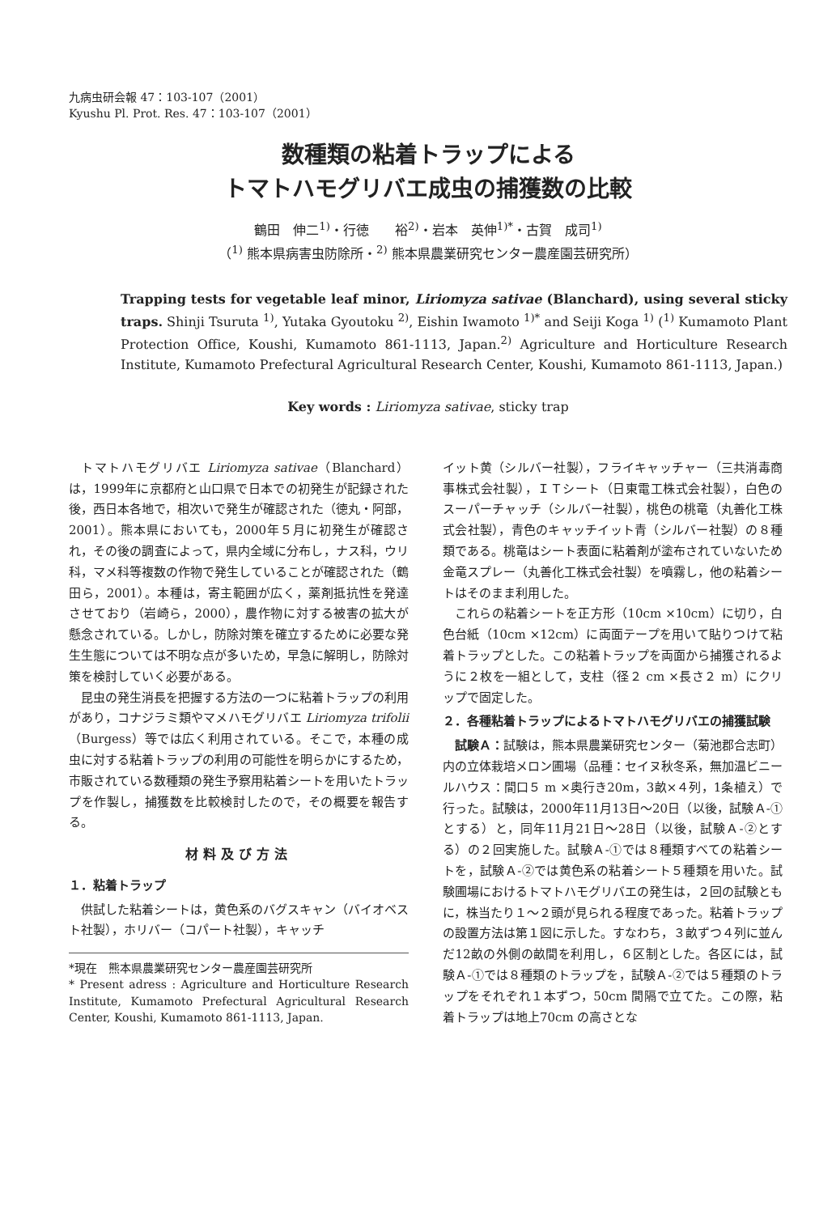九病虫研会報 47：103-107（2001）
Kyushu Pl. Prot. Res. 47：103-107（2001）
数種類の粘着トラップによる
トマトハモグリバエ成虫の捕獲数の比較
鶴田　伸二<sup>1)</sup>・行徳　　裕<sup>2)</sup>・岩本　英伸<sup>1)*</sup>・古賀　成司<sup>1)</sup>
（<sup>1)</sup> 熊本県病害虫防除所・<sup>2)</sup> 熊本県農業研究センター農産園芸研究所）
Trapping tests for vegetable leaf minor, Liriomyza sativae (Blanchard), using several sticky traps. Shinji Tsuruta <sup>1)</sup>, Yutaka Gyoutoku <sup>2)</sup>, Eishin Iwamoto <sup>1)*</sup> and Seiji Koga <sup>1)</sup> (<sup>1)</sup> Kumamoto Plant Protection Office, Koushi, Kumamoto 861-1113, Japan.<sup>2)</sup> Agriculture and Horticulture Research Institute, Kumamoto Prefectural Agricultural Research Center, Koushi, Kumamoto 861-1113, Japan.)
Key words : Liriomyza sativae, sticky trap
トマトハモグリバエ Liriomyza sativae（Blanchard）は，1999年に京都府と山口県で日本での初発生が記録された後，西日本各地で，相次いで発生が確認された（徳丸・阿部，2001）。熊本県においても，2000年５月に初発生が確認され，その後の調査によって，県内全域に分布し，ナス科，ウリ科，マメ科等複数の作物で発生していることが確認された（鶴田ら，2001）。本種は，寄主範囲が広く，薬剤抵抗性を発達させており（岩崎ら，2000），農作物に対する被害の拡大が懸念されている。しかし，防除対策を確立するために必要な発生生態については不明な点が多いため，早急に解明し，防除対策を検討していく必要がある。
昆虫の発生消長を把握する方法の一つに粘着トラップの利用があり，コナジラミ類やマメハモグリバエ Liriomyza trifolii（Burgess）等では広く利用されている。そこで，本種の成虫に対する粘着トラップの利用の可能性を明らかにするため，市販されている数種類の発生予察用粘着シートを用いたトラップを作製し，捕獲数を比較検討したので，その概要を報告する。
材料及び方法
１．粘着トラップ
供試した粘着シートは，黄色系のバグスキャン（バイオベスト社製），ホリバー（コパート社製），キャッチ
*現在　熊本県農業研究センター農産園芸研究所
* Present adress : Agriculture and Horticulture Research Institute, Kumamoto Prefectural Agricultural Research Center, Koushi, Kumamoto 861-1113, Japan.
イット黄（シルバー社製），フライキャッチャー（三共消毒商事株式会社製），ＩＴシート（日東電工株式会社製），白色のスーパーチャッチ（シルバー社製），桃色の桃竜（丸善化工株式会社製），青色のキャッチイット青（シルバー社製）の８種類である。桃竜はシート表面に粘着剤が塗布されていないため金竜スプレー（丸善化工株式会社製）を噴霧し，他の粘着シートはそのまま利用した。
これらの粘着シートを正方形（10cm ×10cm）に切り，白色台紙（10cm ×12cm）に両面テープを用いて貼りつけて粘着トラップとした。この粘着トラップを両面から捕獲されるように２枚を一組として，支柱（径２ cm ×長さ２ m）にクリップで固定した。
２．各種粘着トラップによるトマトハモグリバエの捕獲試験
試験Ａ：試験は，熊本県農業研究センター（菊池郡合志町）内の立体栽培メロン圃場（品種：セイヌ秋冬系，無加温ビニールハウス：間口５ m ×奥行き20m，3畝×４列，1条植え）で行った。試験は，2000年11月13日～20日（以後，試験Ａ-①とする）と，同年11月21日～28日（以後，試験Ａ-②とする）の２回実施した。試験Ａ-①では８種類すべての粘着シートを，試験Ａ-②では黄色系の粘着シート５種類を用いた。試験圃場におけるトマトハモグリバエの発生は，２回の試験ともに，株当たり１～２頭が見られる程度であった。粘着トラップの設置方法は第１図に示した。すなわち，３畝ずつ４列に並んだ12畝の外側の畝間を利用し，６区制とした。各区には，試験Ａ-①では８種類のトラップを，試験Ａ-②では５種類のトラップをそれぞれ１本ずつ，50cm 間隔で立てた。この際，粘着トラップは地上70cm の高さとな